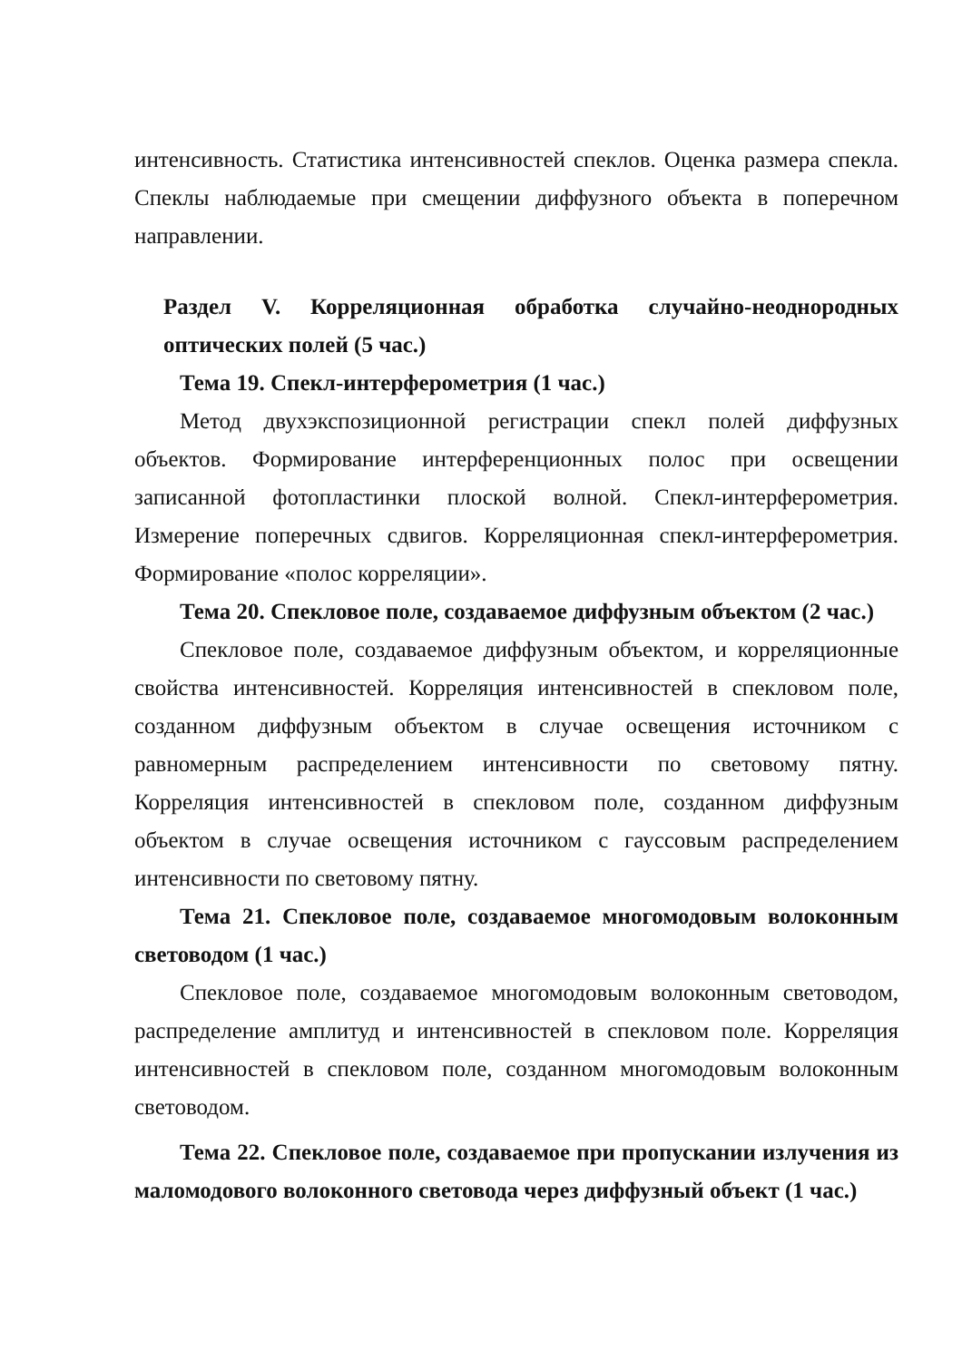интенсивность. Статистика интенсивностей спеклов. Оценка размера спекла. Спеклы наблюдаемые при смещении диффузного объекта в поперечном направлении.
Раздел V. Корреляционная обработка случайно-неоднородных оптических полей (5 час.)
Тема 19. Спекл-интерферометрия (1 час.)
Метод двухэкспозиционной регистрации спекл полей диффузных объектов. Формирование интерференционных полос при освещении записанной фотопластинки плоской волной. Спекл-интерферометрия. Измерение поперечных сдвигов. Корреляционная спекл-интерферометрия. Формирование «полос корреляции».
Тема 20. Спекловое поле, создаваемое диффузным объектом (2 час.)
Спекловое поле, создаваемое диффузным объектом, и корреляционные свойства интенсивностей. Корреляция интенсивностей в спекловом поле, созданном диффузным объектом в случае освещения источником с равномерным распределением интенсивности по световому пятну. Корреляция интенсивностей в спекловом поле, созданном диффузным объектом в случае освещения источником с гауссовым распределением интенсивности по световому пятну.
Тема 21. Спекловое поле, создаваемое многомодовым волоконным световодом (1 час.)
Спекловое поле, создаваемое многомодовым волоконным световодом, распределение амплитуд и интенсивностей в спекловом поле. Корреляция интенсивностей в спекловом поле, созданном многомодовым волоконным световодом.
Тема 22. Спекловое поле, создаваемое при пропускании излучения из маломодового волоконного световода через диффузный объект (1 час.)